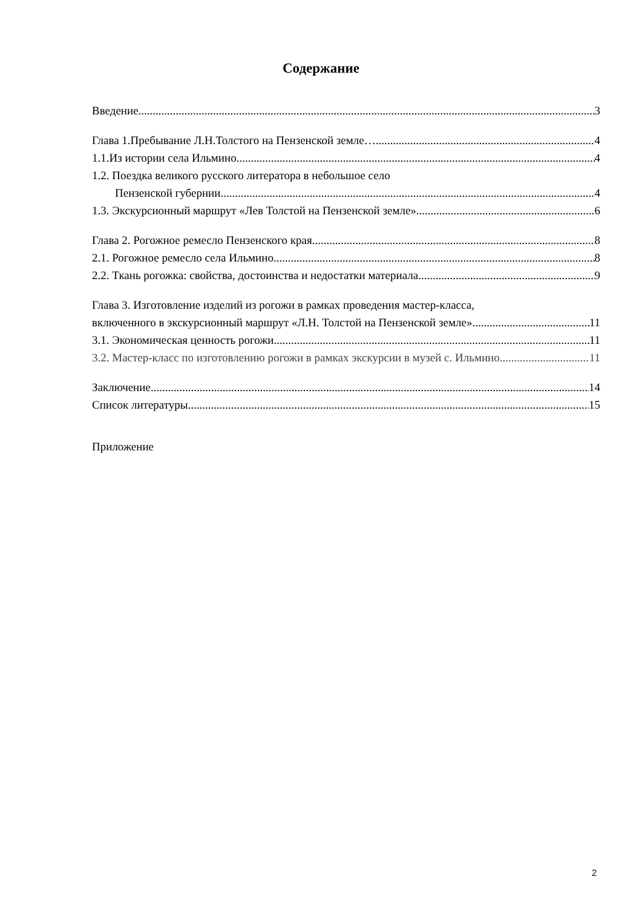Содержание
Введение 3
Глава 1.Пребывание Л.Н.Толстого на Пензенской земле… 4
1.1.Из истории села Ильмино 4
1.2. Поездка великого русского литератора в небольшое село
Пензенской губернии 4
1.3. Экскурсионный маршрут «Лев Толстой на Пензенской земле» 6
Глава 2. Рогожное ремесло Пензенского края 8
2.1. Рогожное ремесло села Ильмино 8
2.2. Ткань рогожка: свойства, достоинства и недостатки материала 9
Глава 3. Изготовление изделий из рогожи в рамках проведения мастер-класса,
включенного в экскурсионный маршрут «Л.Н. Толстой на Пензенской земле» 11
3.1. Экономическая ценность рогожи 11
3.2. Мастер-класс по изготовлению рогожи в рамках экскурсии в музей с. Ильмино 11
Заключение 14
Список литературы 15
Приложение
2